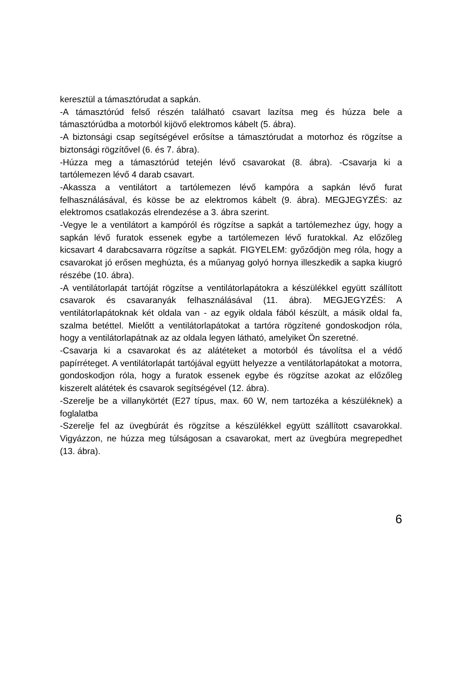keresztül a támasztórudat a sapkán.
-A támasztórúd felső részén található csavart lazítsa meg és húzza bele a támasztórúdba a motorból kijövő elektromos kábelt (5. ábra).
-A biztonsági csap segítségével erősítse a támasztórudat a motorhoz és rögzítse a biztonsági rögzítővel (6. és 7. ábra).
-Húzza meg a támasztórúd tetején lévő csavarokat (8. ábra). -Csavarja ki a tartólemezen lévő 4 darab csavart.
-Akassza a ventilátort a tartólemezen lévő kampóra a sapkán lévő furat felhasználásával, és kösse be az elektromos kábelt (9. ábra). MEGJEGYZÉS: az elektromos csatlakozás elrendezése a 3. ábra szerint.
-Vegye le a ventilátort a kampóról és rögzítse a sapkát a tartólemezhez úgy, hogy a sapkán lévő furatok essenek egybe a tartólemezen lévő furatokkal. Az előzőleg kicsavart 4 darabcsavarra rögzítse a sapkát. FIGYELEM: győződjön meg róla, hogy a csavarokat jó erősen meghúzta, és a műanyag golyó hornya illeszkedik a sapka kiugró részébe (10. ábra).
-A ventilátorlapát tartóját rögzítse a ventilátorlapátokra a készülékkel együtt szállított csavarok és csavaranyák felhasználásával (11. ábra). MEGJEGYZÉS: A ventilátorlapátoknak két oldala van - az egyik oldala fából készült, a másik oldal fa, szalma betéttel. Mielőtt a ventilátorlapátokat a tartóra rögzítené gondoskodjon róla, hogy a ventilátorlapátnak az az oldala legyen látható, amelyiket Ön szeretné.
-Csavarja ki a csavarokat és az alátéteket a motorból és távolítsa el a védő papírréteget. A ventilátorlapát tartójával együtt helyezze a ventilátorlapátokat a motorra, gondoskodjon róla, hogy a furatok essenek egybe és rögzítse azokat az előzőleg kiszerelt alátétek és csavarok segítségével (12. ábra).
-Szerelje be a villanykörtét (E27 típus, max. 60 W, nem tartozéka a készüléknek) a foglalatba
-Szerelje fel az üvegbúrát és rögzítse a készülékkel együtt szállított csavarokkal. Vigyázzon, ne húzza meg túlságosan a csavarokat, mert az üvegbúra megrepedhet (13. ábra).
6